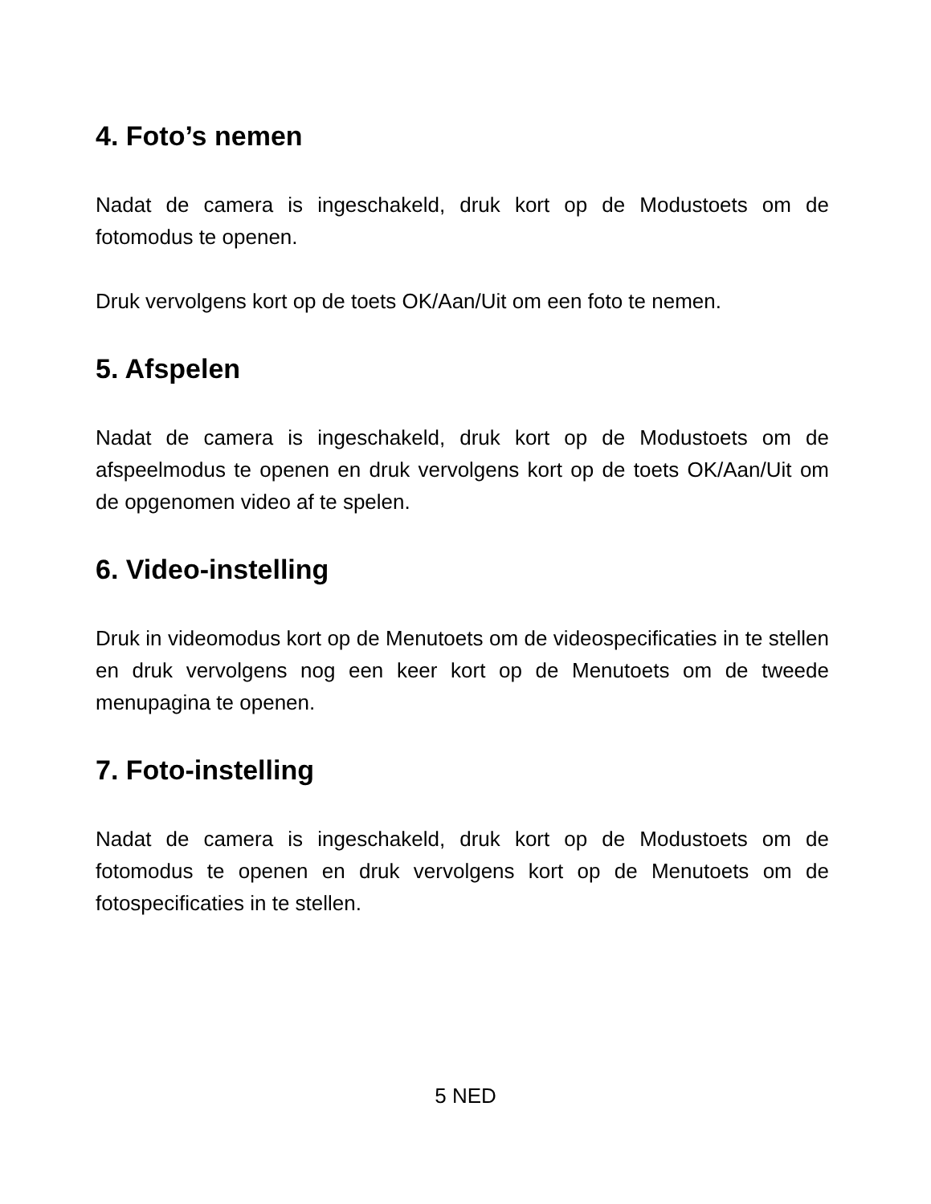4. Foto’s nemen
Nadat de camera is ingeschakeld, druk kort op de Modustoets om de fotomodus te openen.
Druk vervolgens kort op de toets OK/Aan/Uit om een foto te nemen.
5. Afspelen
Nadat de camera is ingeschakeld, druk kort op de Modustoets om de afspeelmodus te openen en druk vervolgens kort op de toets OK/Aan/Uit om de opgenomen video af te spelen.
6. Video-instelling
Druk in videomodus kort op de Menutoets om de videospecificaties in te stellen en druk vervolgens nog een keer kort op de Menutoets om de tweede menupagina te openen.
7. Foto-instelling
Nadat de camera is ingeschakeld, druk kort op de Modustoets om de fotomodus te openen en druk vervolgens kort op de Menutoets om de fotospecificaties in te stellen.
5 NED